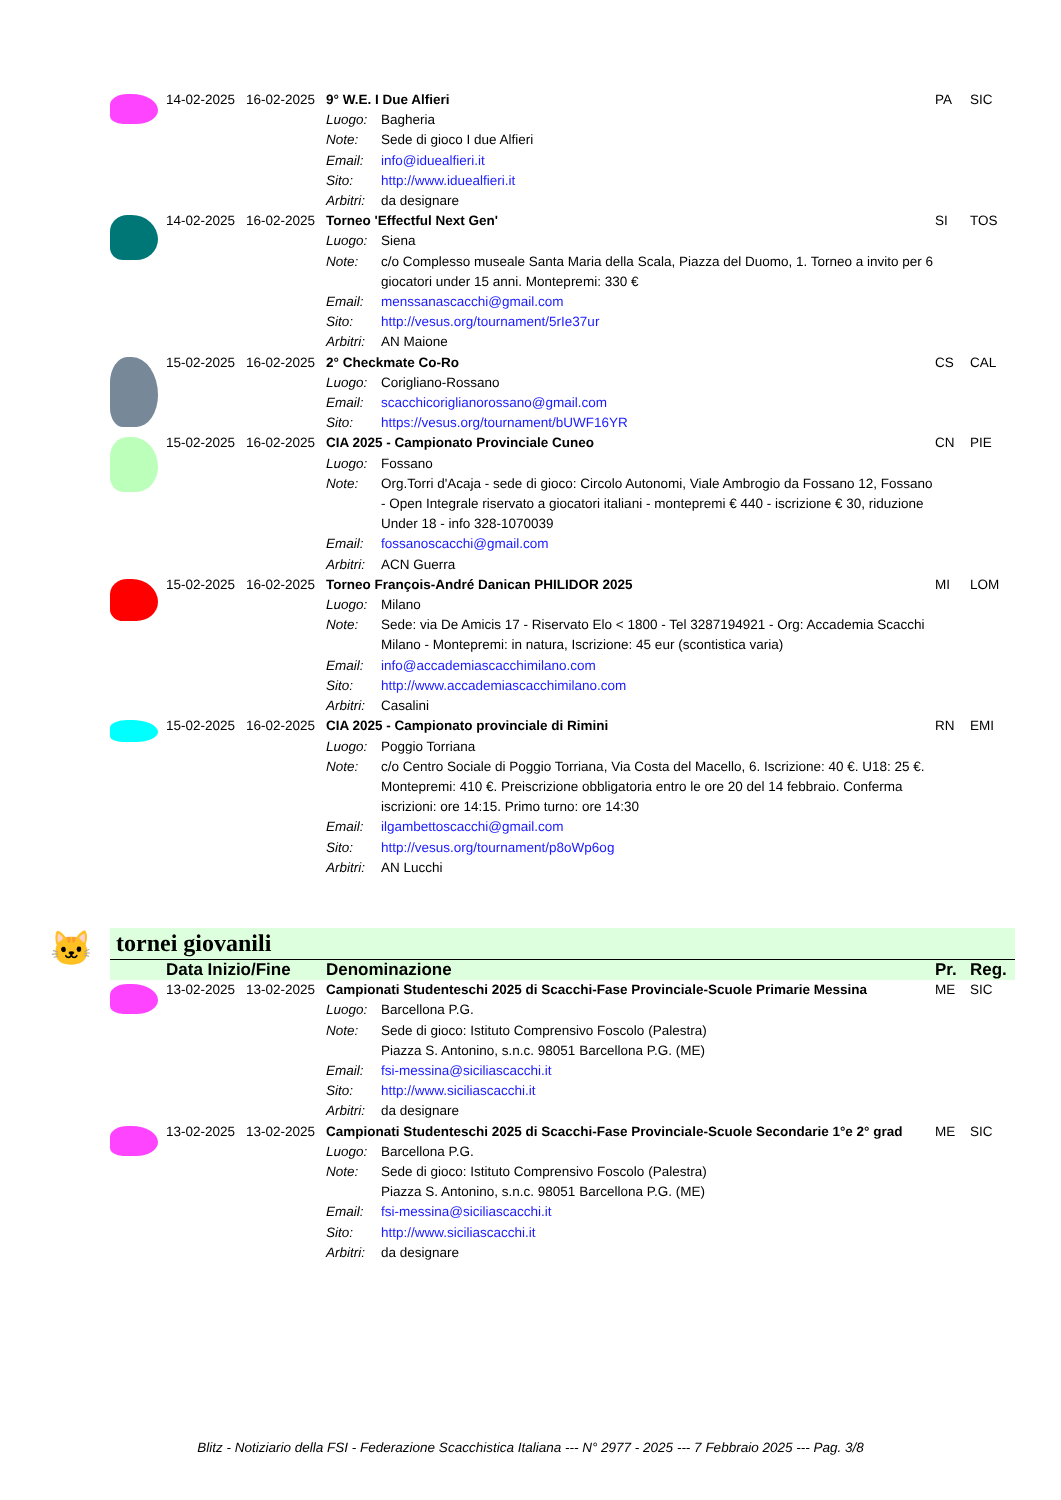| | 14-02-2025 | 16-02-2025 | 9° W.E. I Due Alfieri | | PA | SIC |
| | | | Luogo: | Bagheria | | |
| | | | Note: | Sede di gioco I due Alfieri | | |
| | | | Email: | info@iduealfieri.it | | |
| | | | Sito: | http://www.iduealfieri.it | | |
| | | | Arbitri: | da designare | | |
| | 14-02-2025 | 16-02-2025 | Torneo 'Effectful Next Gen' | | SI | TOS |
| | | | Luogo: | Siena | | |
| | | | Note: | c/o Complesso museale Santa Maria della Scala, Piazza del Duomo, 1. Torneo a invito per 6 giocatori under 15 anni. Montepremi: 330 € | | |
| | | | Email: | menssanascacchi@gmail.com | | |
| | | | Sito: | http://vesus.org/tournament/5rIe37ur | | |
| | | | Arbitri: | AN Maione | | |
| | 15-02-2025 | 16-02-2025 | 2° Checkmate Co-Ro | | CS | CAL |
| | | | Luogo: | Corigliano-Rossano | | |
| | | | Email: | scacchicoriglianorossano@gmail.com | | |
| | | | Sito: | https://vesus.org/tournament/bUWF16YR | | |
| | 15-02-2025 | 16-02-2025 | CIA 2025 - Campionato Provinciale Cuneo | | CN | PIE |
| | | | Luogo: | Fossano | | |
| | | | Note: | Org.Torri d'Acaja - sede di gioco: Circolo Autonomi, Viale Ambrogio da Fossano 12, Fossano - Open Integrale riservato a giocatori italiani - montepremi € 440 - iscrizione € 30, riduzione Under 18 - info 328-1070039 | | |
| | | | Email: | fossanoscacchi@gmail.com | | |
| | | | Arbitri: | ACN Guerra | | |
| | 15-02-2025 | 16-02-2025 | Torneo François-André Danican PHILIDOR 2025 | | MI | LOM |
| | | | Luogo: | Milano | | |
| | | | Note: | Sede: via De Amicis 17 - Riservato Elo < 1800 - Tel 3287194921 - Org: Accademia Scacchi Milano - Montepremi: in natura, Iscrizione: 45 eur (scontistica varia) | | |
| | | | Email: | info@accademiascacchimilano.com | | |
| | | | Sito: | http://www.accademiascacchimilano.com | | |
| | | | Arbitri: | Casalini | | |
| | 15-02-2025 | 16-02-2025 | CIA 2025 - Campionato provinciale di Rimini | | RN | EMI |
| | | | Luogo: | Poggio Torriana | | |
| | | | Note: | c/o Centro Sociale di Poggio Torriana, Via Costa del Macello, 6. Iscrizione: 40 €. U18: 25 €. Montepremi: 410 €. Preiscrizione obbligatoria entro le ore 20 del 14 febbraio. Conferma iscrizioni: ore 14:15. Primo turno: ore 14:30 | | |
| | | | Email: | ilgambettoscacchi@gmail.com | | |
| | | | Sito: | http://vesus.org/tournament/p8oWp6og | | |
| | | | Arbitri: | AN Lucchi | | |
🐱 tornei giovanili
| | Data Inizio/Fine | | Denominazione | | Pr. | Reg. |
| | 13-02-2025 | 13-02-2025 | Campionati Studenteschi 2025 di Scacchi-Fase Provinciale-Scuole Primarie Messina | | ME | SIC |
| | | | Luogo: | Barcellona P.G. | | |
| | | | Note: | Sede di gioco: Istituto Comprensivo Foscolo (Palestra) | | |
| | | | | Piazza S. Antonino, s.n.c. 98051 Barcellona P.G. (ME) | | |
| | | | Email: | fsi-messina@siciliascacchi.it | | |
| | | | Sito: | http://www.siciliascacchi.it | | |
| | | | Arbitri: | da designare | | |
| | 13-02-2025 | 13-02-2025 | Campionati Studenteschi 2025 di Scacchi-Fase Provinciale-Scuole Secondarie 1°e 2° grad | | ME | SIC |
| | | | Luogo: | Barcellona P.G. | | |
| | | | Note: | Sede di gioco: Istituto Comprensivo Foscolo (Palestra) | | |
| | | | | Piazza S. Antonino, s.n.c. 98051 Barcellona P.G. (ME) | | |
| | | | Email: | fsi-messina@siciliascacchi.it | | |
| | | | Sito: | http://www.siciliascacchi.it | | |
| | | | Arbitri: | da designare | | |
Blitz - Notiziario della FSI - Federazione Scacchistica Italiana --- N° 2977 - 2025 --- 7 Febbraio 2025 --- Pag. 3/8